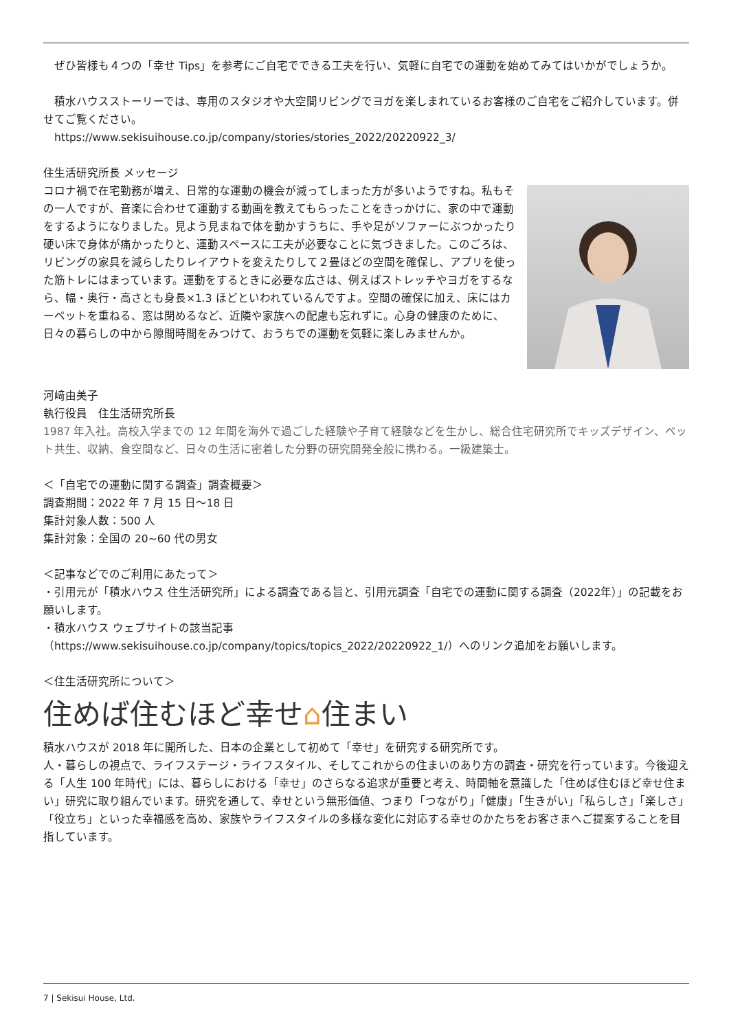ぜひ皆様も４つの「幸せ Tips」を参考にご自宅でできる工夫を行い、気軽に自宅での運動を始めてみてはいかがでしょうか。
　積水ハウスストーリーでは、専用のスタジオや大空間リビングでヨガを楽しまれているお客様のご自宅をご紹介しています。併せてご覧ください。
　https://www.sekisuihouse.co.jp/company/stories/stories_2022/20220922_3/
住生活研究所長 メッセージ
コロナ禍で在宅勤務が増え、日常的な運動の機会が減ってしまった方が多いようですね。私もその一人ですが、音楽に合わせて運動する動画を教えてもらったことをきっかけに、家の中で運動をするようになりました。見よう見まねで体を動かすうちに、手や足がソファーにぶつかったり硬い床で身体が痛かったりと、運動スペースに工夫が必要なことに気づきました。このごろは、リビングの家具を減らしたりレイアウトを変えたりして２畳ほどの空間を確保し、アプリを使った筋トレにはまっています。運動をするときに必要な広さは、例えばストレッチやヨガをするなら、幅・奥行・高さとも身長×1.3 ほどといわれているんですよ。空間の確保に加え、床にはカーペットを重ねる、窓は閉めるなど、近隣や家族への配慮も忘れずに。心身の健康のために、日々の暮らしの中から隙間時間をみつけて、おうちでの運動を気軽に楽しみませんか。
河﨑由美子
執行役員　住生活研究所長
1987 年入社。高校入学までの 12 年間を海外で過ごした経験や子育て経験などを生かし、総合住宅研究所でキッズデザイン、ペット共生、収納、食空間など、日々の生活に密着した分野の研究開発全般に携わる。一級建築士。
＜「自宅での運動に関する調査」調査概要＞
調査期間：2022 年 7 月 15 日～18 日
集計対象人数：500 人
集計対象：全国の 20~60 代の男女
＜記事などでのご利用にあたって＞
・引用元が「積水ハウス 住生活研究所」による調査である旨と、引用元調査「自宅での運動に関する調査（2022年）」の記載をお願いします。
・積水ハウス ウェブサイトの該当記事
（https://www.sekisuihouse.co.jp/company/topics/topics_2022/20220922_1/）へのリンク追加をお願いします。
＜住生活研究所について＞
住めば住むほど幸せ⌂住まい
積水ハウスが 2018 年に開所した、日本の企業として初めて「幸せ」を研究する研究所です。
人・暮らしの視点で、ライフステージ・ライフスタイル、そしてこれからの住まいのあり方の調査・研究を行っています。今後迎える「人生 100 年時代」には、暮らしにおける「幸せ」のさらなる追求が重要と考え、時間軸を意識した「住めば住むほど幸せ住まい」研究に取り組んでいます。研究を通して、幸せという無形価値、つまり「つながり」「健康」「生きがい」「私らしさ」「楽しさ」「役立ち」といった幸福感を高め、家族やライフスタイルの多様な変化に対応する幸せのかたちをお客さまへご提案することを目指しています。
7 | Sekisui House, Ltd.